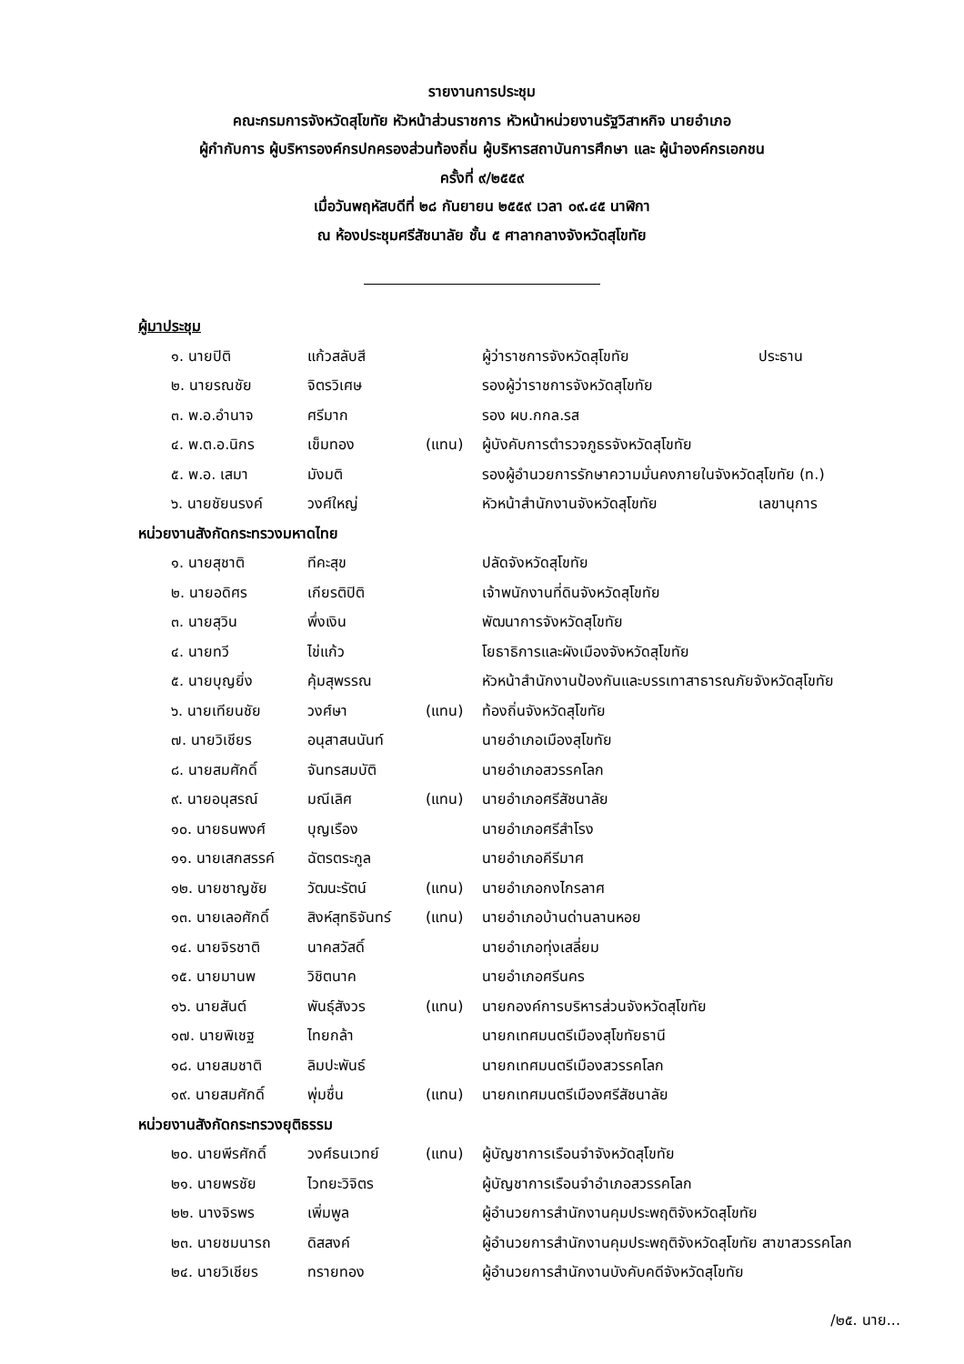รายงานการประชุม
คณะกรมการจังหวัดสุโขทัย หัวหน้าส่วนราชการ หัวหน้าหน่วยงานรัฐวิสาหกิจ นายอำเภอ
ผู้กำกับการ ผู้บริหารองค์กรปกครองส่วนท้องถิ่น ผู้บริหารสถาบันการศึกษา และ ผู้นำองค์กรเอกชน
ครั้งที่ ๙/๒๕๕๙
เมื่อวันพฤหัสบดีที่ ๒๘ กันยายน ๒๕๕๙ เวลา ๐๙.๔๕ นาฬิกา
ณ ห้องประชุมศรีสัชนาลัย ชั้น ๕ ศาลากลางจังหวัดสุโขทัย
ผู้มาประชุม
| ๑. นายปิติ | แก้วสลับสี | | ผู้ว่าราชการจังหวัดสุโขทัย | ประธาน |
| ๒. นายรณชัย | จิตรวิเศษ | | รองผู้ว่าราชการจังหวัดสุโขทัย | |
| ๓. พ.อ.อำนาจ | ศรีมาก | | รอง ผบ.กกล.รส | |
| ๔. พ.ต.อ.นิกร | เข็มทอง | (แทน) | ผู้บังคับการตำรวจภูธรจังหวัดสุโขทัย | |
| ๕. พ.อ. เสมา | มังมติ | | รองผู้อำนวยการรักษาความมั่นคงภายในจังหวัดสุโขทัย (ท.) | |
| ๖. นายชัยนรงค์ | วงศ์ใหญ่ | | หัวหน้าสำนักงานจังหวัดสุโขทัย | เลขานุการ |
หน่วยงานสังกัดกระทรวงมหาดไทย
| ๑. นายสุชาติ | ทีคะสุข | | ปลัดจังหวัดสุโขทัย |
| ๒. นายอดิศร | เกียรติปิติ | | เจ้าพนักงานที่ดินจังหวัดสุโขทัย |
| ๓. นายสุวิน | พึ่งเงิน | | พัฒนาการจังหวัดสุโขทัย |
| ๔. นายทวี | ไข่แก้ว | | โยธาธิการและผังเมืองจังหวัดสุโขทัย |
| ๕. นายบุญยิ่ง | คุ้มสุพรรณ | | หัวหน้าสำนักงานป้องกันและบรรเทาสาธารณภัยจังหวัดสุโขทัย |
| ๖. นายเทียนชัย | วงศ์ษา | (แทน) | ท้องถิ่นจังหวัดสุโขทัย |
| ๗. นายวิเชียร | อนุสาสนนันท์ | | นายอำเภอเมืองสุโขทัย |
| ๘. นายสมศักดิ์ | จันทรสมบัติ | | นายอำเภอสวรรคโลก |
| ๙. นายอนุสรณ์ | มณีเลิศ | (แทน) | นายอำเภอศรีสัชนาลัย |
| ๑๐. นายธนพงศ์ | บุญเรือง | | นายอำเภอศรีสำโรง |
| ๑๑. นายเสกสรรค์ | ฉัตรตระกูล | | นายอำเภอคีรีมาศ |
| ๑๒. นายชาญชัย | วัฒนะรัตน์ | (แทน) | นายอำเภอกงไกรลาศ |
| ๑๓. นายเลอศักดิ์ | สิงห์สุทธิจันทร์ | (แทน) | นายอำเภอบ้านด่านลานหอย |
| ๑๔. นายจิรชาติ | นาคสวัสดิ์ | | นายอำเภอทุ่งเสลี่ยม |
| ๑๕. นายมานพ | วิชิตนาค | | นายอำเภอศรีนคร |
| ๑๖. นายสันต์ | พันธุ์สังวร | (แทน) | นายกองค์การบริหารส่วนจังหวัดสุโขทัย |
| ๑๗. นายพิเชฐ | ไทยกล้า | | นายกเทศมนตรีเมืองสุโขทัยธานี |
| ๑๘. นายสมชาติ | ลิมปะพันธ์ | | นายกเทศมนตรีเมืองสวรรคโลก |
| ๑๙. นายสมศักดิ์ | พุ่มชื่น | (แทน) | นายกเทศมนตรีเมืองศรีสัชนาลัย |
หน่วยงานสังกัดกระทรวงยุติธรรม
| ๒๐. นายพีรศักดิ์ | วงศ์ธนเวทย์ | (แทน) | ผู้บัญชาการเรือนจำจังหวัดสุโขทัย |
| ๒๑. นายพรชัย | ไวทยะวิจิตร | | ผู้บัญชาการเรือนจำอำเภอสวรรคโลก |
| ๒๒. นางจิรพร | เพิ่มพูล | | ผู้อำนวยการสำนักงานคุมประพฤติจังหวัดสุโขทัย |
| ๒๓. นายชมนารถ | ดิสสงค์ | | ผู้อำนวยการสำนักงานคุมประพฤติจังหวัดสุโขทัย สาขาสวรรคโลก |
| ๒๔. นายวิเชียร | ทรายทอง | | ผู้อำนวยการสำนักงานบังคับคดีจังหวัดสุโขทัย |
/๒๕. นาย...